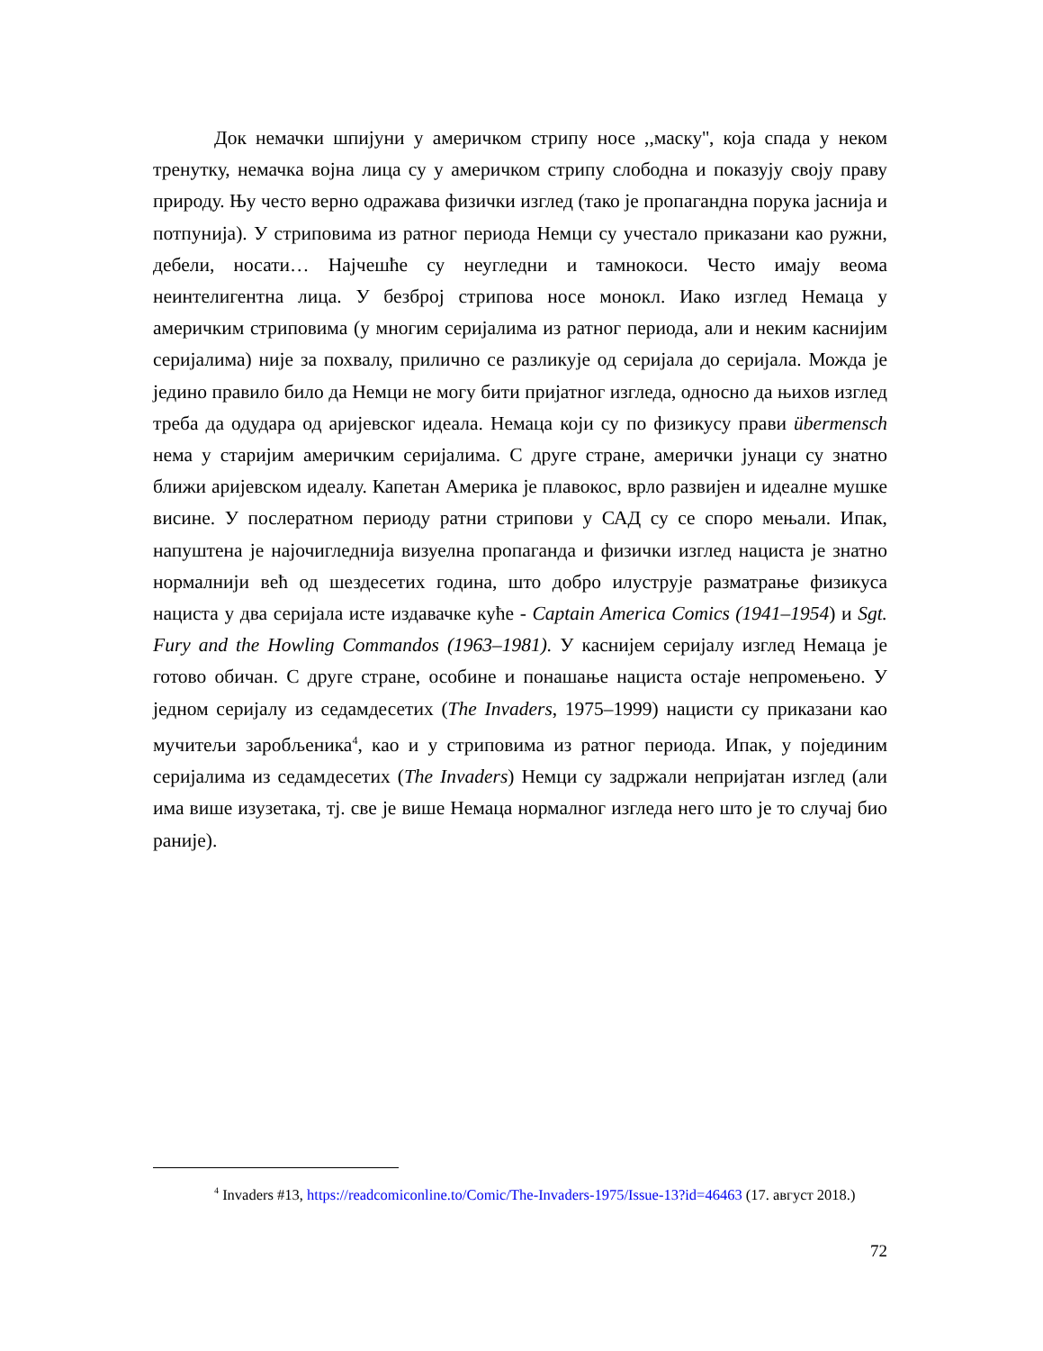Док немачки шпијуни у америчком стрипу носе ,,маску'', која спада у неком тренутку, немачка војна лица су у америчком стрипу слободна и показују своју праву природу. Њу често верно одражава физички изглед (тако је пропагандна порука јаснија и потпунија). У стриповима из ратног периода Немци су учестало приказани као ружни, дебели, носати… Најчешће су неугледни и тамнокоси. Често имају веома неинтелигентна лица. У безброј стрипова носе монокл. Иако изглед Немаца у америчким стриповима (у многим серијалима из ратног периода, али и неким каснијим серијалима) није за похвалу, прилично се разликује од серијала до серијала. Можда је једино правило било да Немци не могу бити пријатног изгледа, односно да њихов изглед треба да одудара од аријевског идеала. Немаца који су по физикусу прави übermensch нема у старијим америчким серијалима. С друге стране, амерички јунаци су знатно ближи аријевском идеалу. Капетан Америка је плавокос, врло развијен и идеалне мушке висине. У послератном периоду ратни стрипови у САД су се споро мењали. Ипак, напуштена је најочигледнија визуелна пропаганда и физички изглед нациста је знатно нормалнији већ од шездесетих година, што добро илуструје разматрање физикуса нациста у два серијала исте издавачке куће - Captain America Comics (1941–1954) и Sgt. Fury and the Howling Commandos (1963–1981). У каснијем серијалу изглед Немаца је готово обичан. С друге стране, особине и понашање нациста остаје непромењено. У једном серијалу из седамдесетих (The Invaders, 1975–1999) нацисти су приказани као мучитељи заробљеника<sup>4</sup>, као и у стриповима из ратног периода. Ипак, у појединим серијалима из седамдесетих (The Invaders) Немци су задржали непријатан изглед (али има више изузетака, тј. све је више Немаца нормалног изгледа него што је то случај био раније).
<sup>4</sup> Invaders #13, https://readcomiconline.to/Comic/The-Invaders-1975/Issue-13?id=46463 (17. август 2018.)
72